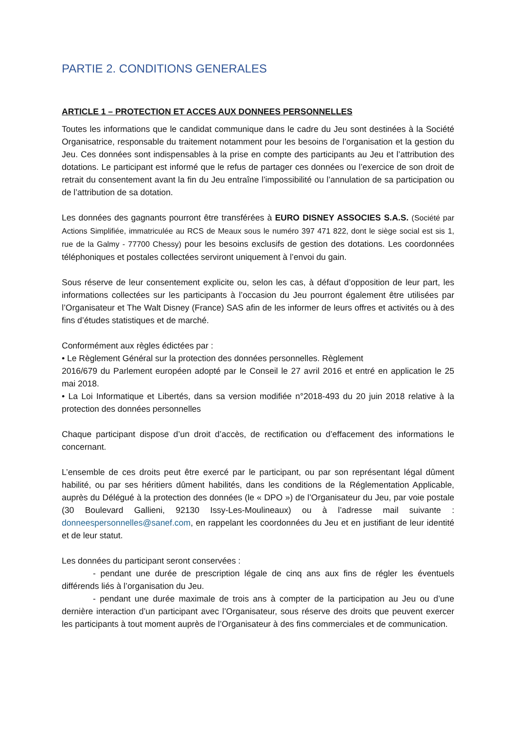PARTIE 2. CONDITIONS GENERALES
ARTICLE 1 – PROTECTION ET ACCES AUX DONNEES PERSONNELLES
Toutes les informations que le candidat communique dans le cadre du Jeu sont destinées à la Société Organisatrice, responsable du traitement notamment pour les besoins de l’organisation et la gestion du Jeu. Ces données sont indispensables à la prise en compte des participants au Jeu et l’attribution des dotations. Le participant est informé que le refus de partager ces données ou l’exercice de son droit de retrait du consentement avant la fin du Jeu entraîne l’impossibilité ou l’annulation de sa participation ou de l’attribution de sa dotation.
Les données des gagnants pourront être transférées à EURO DISNEY ASSOCIES S.A.S. (Société par Actions Simplifiée, immatriculée au RCS de Meaux sous le numéro 397 471 822, dont le siège social est sis 1, rue de la Galmy - 77700 Chessy) pour les besoins exclusifs de gestion des dotations. Les coordonnées téléphoniques et postales collectées serviront uniquement à l’envoi du gain.
Sous réserve de leur consentement explicite ou, selon les cas, à défaut d’opposition de leur part, les informations collectées sur les participants à l’occasion du Jeu pourront également être utilisées par l’Organisateur et The Walt Disney (France) SAS afin de les informer de leurs offres et activités ou à des fins d’études statistiques et de marché.
Conformément aux règles édictées par :
• Le Règlement Général sur la protection des données personnelles. Règlement
2016/679 du Parlement européen adopté par le Conseil le 27 avril 2016 et entré en application le 25 mai 2018.
• La Loi Informatique et Libertés, dans sa version modifiée n°2018-493 du 20 juin 2018 relative à la protection des données personnelles
Chaque participant dispose d’un droit d’accès, de rectification ou d’effacement des informations le concernant.
L’ensemble de ces droits peut être exercé par le participant, ou par son représentant légal dûment habilité, ou par ses héritiers dûment habilités, dans les conditions de la Réglementation Applicable, auprès du Délégué à la protection des données (le « DPO ») de l’Organisateur du Jeu, par voie postale (30 Boulevard Gallieni, 92130 Issy-Les-Moulineaux) ou à l’adresse mail suivante : donneespersonnelles@sanef.com, en rappelant les coordonnées du Jeu et en justifiant de leur identité et de leur statut.
Les données du participant seront conservées :
- pendant une durée de prescription légale de cinq ans aux fins de régler les éventuels différends liés à l’organisation du Jeu.
- pendant une durée maximale de trois ans à compter de la participation au Jeu ou d’une dernière interaction d’un participant avec l’Organisateur, sous réserve des droits que peuvent exercer les participants à tout moment auprès de l’Organisateur à des fins commerciales et de communication.